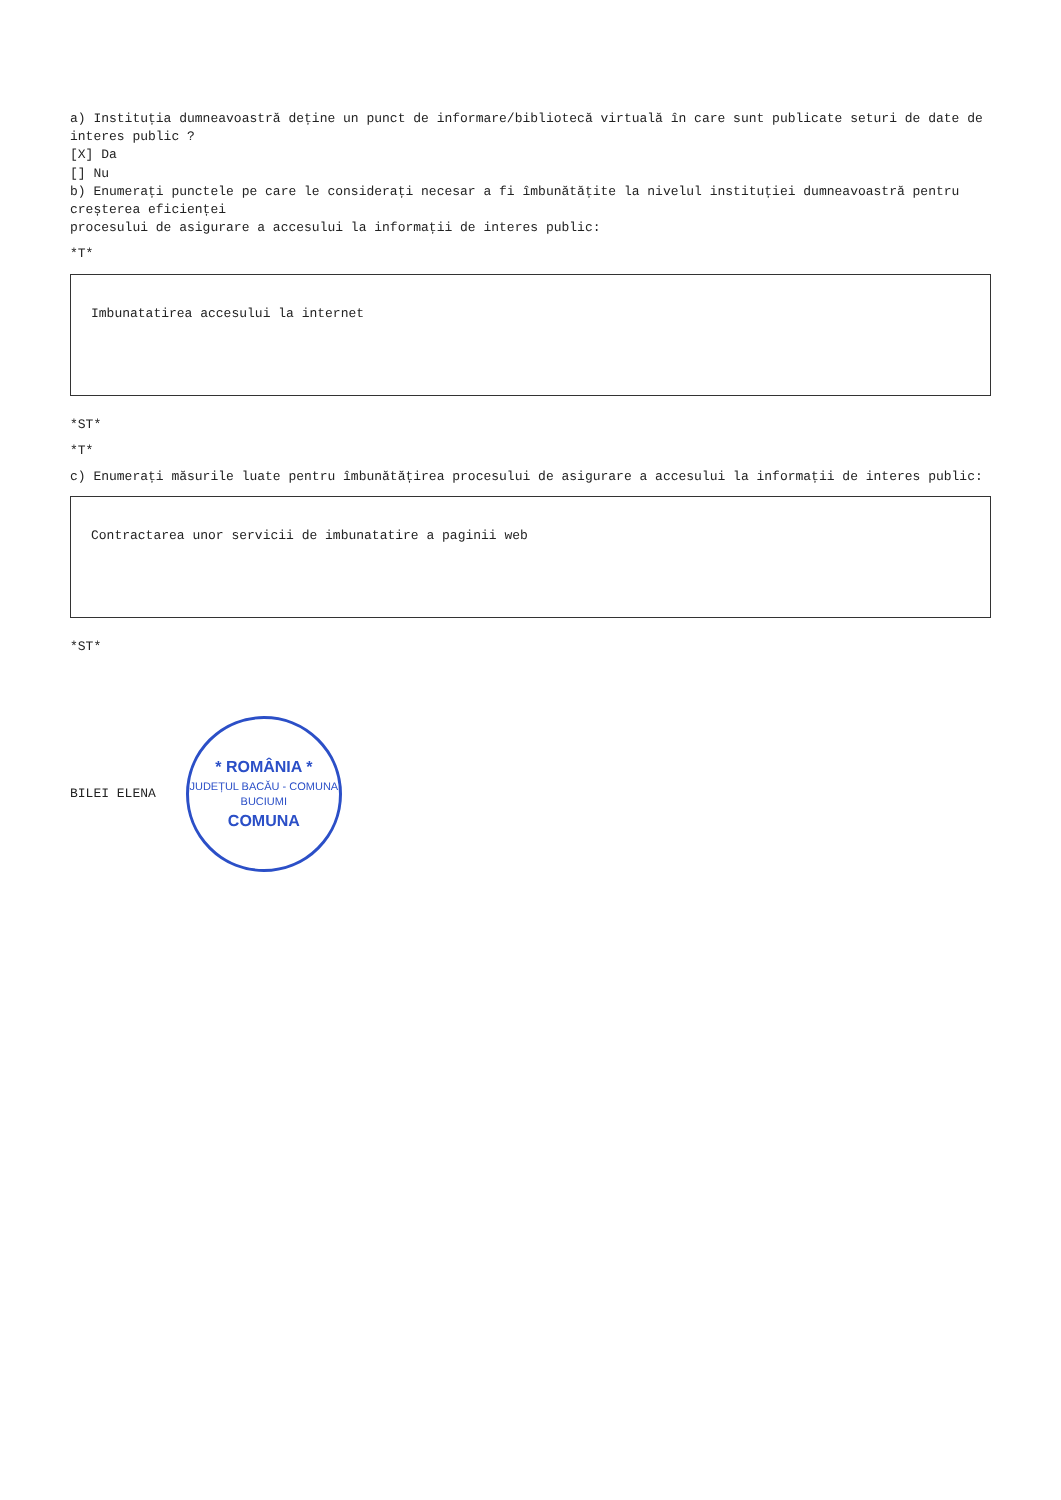a) Instituția dumneavoastră deține un punct de informare/bibliotecă virtuală în care sunt publicate seturi de date de interes public ? [X] Da [] Nu b) Enumerați punctele pe care le considerați necesar a fi îmbunătățite la nivelul instituției dumneavoastră pentru creșterea eficienței procesului de asigurare a accesului la informații de interes public:
*T*
Imbunatatirea accesului la internet
*ST*
*T*
c) Enumerați măsurile luate pentru îmbunătățirea procesului de asigurare a accesului la informații de interes public:
Contractarea unor servicii de imbunatatire a paginii web
*ST*
BILEI ELENA
* ROMÂNIA *
JUDEȚUL BACĂU - COMUNA BUCIUMI
COMUNA